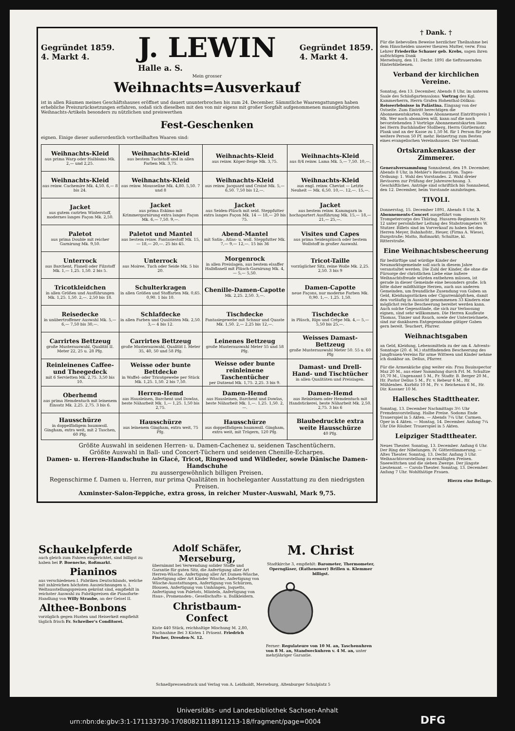Gegründet 1859.
4. Markt 4.
J. LEWIN
Halle a. S. Gegründet 1859.
4. Markt 4.
Mein grosser
Weihnachts=Ausverkauf
ist in allen Räumen meines Geschäftshauses eröffnet und dauert ununterbrochen bis zum 24. December. Sämmtliche Waarengattungen haben erhebliche Preiszurücksetzungen erfahren, sodaß sich dieselben mit den von mir eigens mit großer Sorgfalt aufgenommenen mannigfaltigsten Weihnachts-Artikeln besonders zu nützlichen und preiswerthen
Fest-Geschenken
eignen. Einige dieser außerordentlich vortheilhaften Waaren sind:
| Weihnachts-Kleid aus prima Warp oder Halblama Mk. 2,— und 2,25. | Weihnachts-Kleid aus bestem Tuchstoff und in allen Farben Mk. 3,75. | Weihnachts-Kleid aus reinw. Köper-Beige Mk. 3,75. | Weihnachts-Kleid aus 8/4 reinw. Lama Mk. 5,— 7,50. 10,—. |
| Weihnachts-Kleid aus reinw. Cachemire Mk. 4,50. 6,— 8 bis 24. | Weihnachts-Kleid aus reinw. Mousseline Mk. 4,80. 5,50. 7 und 8 | Weihnachts-Kleid aus reinw. Jacquard und Croisé Mk. 5,— 6,50. 7,50 bis 12,—. | Weihnachts-Kleid aus engl. reinw. Cheviot — Letzte Neuheit — Mk. 6,50. 10,—. 12,—. 15,—. |
| Jacket aus gutem carirten Winterstoff, modernes langes Façon Mk. 2,50. | Jacket aus prima Eskimo mit Krimmergarnirung extra langes Façon Mk. 6,— 7,50. 9,—. | Jacket aus Seiden-Plüsch mit seid. Steppfutter extra langes Façon Mk. 14 — 18,— 20 bis 75. | Jacket aus bestem reinw. Kammgarn in hochapartert Ausführung Mk. 15,— 18,— 21,— 25,—. |
| Paletot aus prima Double mit reicher Garnirung Mk. 9,50. | Paletot und Mantel aus bestem reinw. Fantasiestoff Mk. 15,— 18,— 20,—. 25 bis 45. | Abend-Mantel mit Satin-, Atlas- u. woll. Steppfutter Mk. 7,— 9,— 12,—. 15 bis 36 | Visites und Capes aus prima Seidenplüsch oder bestem Wollstoff in großer Auswahl. |
| Unterrock aus Barchent, Flanell oder Filzstoff Mk. 1,— 1,25. 1,50. 2 bis 5. | Unterrock aus Moiree, Tuch oder Seide Mk. 5 bis 20. | Morgenrock in allen Preislagen, aus bestem elsaffer Halbflanell mit Plüsch-Garnirung Mk. 4,— 5,— 5,50. | Tricot-Taille vorzüglicher Sitz, reine Wolle Mk. 2,25. 2,50. 3 bis 9 |
| Tricotkleidchen in allen Größen und Ausführungen Mk. 1,25. 1,50. 2,—. 2,50 bis 18. | Schulterkragen in allen Größen und Stoffarten Mk. 0,65. 0,90. 1 bis 10. | Chenille-Damen-Capotte Mk. 2,25. 2,50. 3,—. | Damen-Capotte neue Façons, nur moderne Farben Mk. 0,90. 1,—. 1,25. 1,50. |
| Reisedecke in unübertroffener Auswahl Mk. 5,— 6,— 7,50 bis 30,—. | Schlafdecke in allen Farben und Qualitäten Mk. 2,50. 3,— 4 bis 12. | Tischdecke Fantasiegewebe mit Schnur und Quaste Mk. 1,50. 2,— 2,25 bis 12,—. | Tischdecke in Plüsch, Rips und Crêpe Mk. 4,— 5,— 5,50 bis 25,—. |
| Carrirtes Bettzeug große Musterauswahl, Qualität II. Meter 22, 25 u. 28 Pfg. | Carrirtes Bettzeug große Musterauswahl, Qualität I. Meter 35, 40, 50 und 58 Pfg. | Leinenes Bettzeug große Musterauswahl Meter 55 und 58 Pfg. | Weisses Damast-Bettzeug große Musterauswahl Meter 50. 55 u. 60 Pfg |
| Reinleinenes Caffee- und Theegedeck mit 6 Servietten Mk. 2,75. 3,50 bis 10. | Weisse oder bunte Bettdecke in Waffel- oder Tricotgewebe per Stück Mk. 1,25. 1,50. 2 bis 7,50. | Weisse oder bunte reinleinene Taschentücher per Dutzend Mk. 1,75. 2,25. 3 bis 9. | Damast- und Drell- Hand- und Tischtücher in allen Qualitäten und Preislagen. |
| Oberhemd aus prima Hemdentuch mit leinenem Einsatz Mk. 2,25. 2,75. 3 bis 6. | Herren-Hemd aus Hausleinen, Barchent und Dowlas, beste Näharbeit Mk. 1,— 1,25. 1,50 bis 2,75. | Damen-Hemd aus Hausleinen, Barchent und Dowlas, beste Näharbeit Mk. 1,—. 1,25. 1,50. 2,—. | Damen-Hemd aus Reinleinen oder Hemdentuch mit Handstickerei, beste Näharbeit Mk. 2,50. 2,75. 3 bis 6 |
| Hausschürze in doppelfädigem baumwoll. Gingham, extra weit, mit 2 Taschen, 60 Pfg. | Hausschürze aus leinenem Gingham, extra weit, 75 Pfg. | Hausschürze aus doppelfädigem baumwoll. Gingham, extra weit, mit Trägern, 120 Pfg. | Blaubedruckte extra weite Hausschürze 40 Pfg. |
Größte Auswahl in seidenen Herren- u. Damen-Cachenez u. seidenen Taschentüchern.
Größte Auswahl in Ball- und Concert-Tüchern und seidenen Chenille-Echarpes.
Damen- u. Herren-Handschuhe in Glacé, Tricot, Ringwood und Wildleder, sowie Dänische Damen-Handschuhe
zu aussergewöhnlich billigen Preisen.
Regenschirme f. Damen u. Herren, nur prima Qualitäten in hocheleganter Ausstattung zu den niedrigsten Preisen.
Axminster-Salon-Teppiche, extra gross, in reicher Muster-Auswahl, Mark 9,75.
† Dank. †
Für die liebevollen Beweise herzlicher Theilnahme bei dem Hinscheiden unserer theuren Mutter, verw. Frau Lehrer Friederike Schauer geb. Krebs, sagen ihren aufrichtigen Dank
Merseburg, den 11. Decbr. 1891 die tieftrauernden Hinterbliebenen.
Verband der kirchlichen Vereine.
Sonntag, den 13. December, Abends 8 Uhr, im unteren Saale des Schloßgartensalons: Vortrag des Kgl. Kammerherrn, Herrn Grafen Hohenthal-Dölkau: Reiseerlebnisse in Palästina. Eingang von der Ostseite. Zum Eintritt berechtigen die Abonnementskarten. Ohne Abonnement Eintrittspreis 1 Mk. Wer noch abonniren will, kann auf die noch bevorstehenden 3 Vorträge Abonnementskarten lösen bei Herrn Buchhändler Stollberg, Herrn Gürtlermstr. Plank und an der Kasse zu 1,50 M. für 1 Person für jede weitere Person 50 Pf. mehr. Reinertrag zum Besten eines evangelischen Vereinshauses. Der Vorstand.
Ortskrankenkasse der Zimmerer.
Generalversammlung Sonnabend, den 19. December, Abends 8 Uhr, in Mehler's Restauration. Tages-Ordnung: 1. Wahl des Vorstandes. 2. Wahl dreier Revisoren zur Prüfung der Jahresrechnung. 3. Geschäftliches. Anträge sind schriftlich bis Sonnabend, den 12. December, beim Vorstande anzubringen.
TIVOLI.
Donnerstag, 15. December 1891, Abends 8 Uhr, 3. Abonnements-Concert ausgeführt vom Trompetercorps des Thüring. Husaren-Regiments Nr. 12 unter persönlicher Leitung des Stabstrompeters W. Stutzer. Billets sind im Vorverkauf zu haben bei den Herren Meyer, Bahnhofstr., Heuer, (Firma A. Wiese), Burgstraße; Matto, Roßmarkt; Schultze, kl. Ritterstraße.
Eine Weihnachtsbescheerung
für bedürftige und würdige Kinder der Neumarktsgemeinde soll auch in diesem Jahre veranstaltet werden. Die Zahl der Kinder, die ohne die Fürsorge der christlichen Liebe eine äußere Weihnachtsfreude würden entbehren müssen, ist gerade in dieser Gemeinde eine besonders große. Ich bitte daher mildthätige Herzen, auch aus anderen Gemeinden, um freundliche Zusendung von Gaben an Geld, Kleidungsstücken oder Cigarrenköpfchen, damit den vorläufig in Aussicht genommenen 33 Kindern eine möglichst reiche Bescheerung bereitet werden kann. Auch solche Gegenstände, die sich zur Verloosung eignen, sind sehr willkommen. Die Herren Kaufleute Thomas, Tänzer und Rauch, sowie der Unterzeichnete, sind zur dankbaren Entgegennahme gütiger Gaben gern bereit. Teuchert, Pfarrer.
Weihnachtsgaben
an Geld, Kleidung, Lebensmitteln zu der am 4. Advents-Sonntage (20. d. M.) stattfindenden Bescheerung des Jungfrauen-Vereins für arme Wittwen und Kinder nehme ich dankbar an. Delius, Pfarrer.
Für die Armenküche ging weiter ein: Frau Bauinspector Maz 20 M., aus einer Sammlung durch Frl. M. Schultze 10,70 M., Ungenannt 5 M., Fr. Stadtr. B. Berger 20 M., Hr. Pastor Delius 5 M., Fr. v. Rebeur 6 M., Hr. Mühlenbes. Kurbitz 10 M., Fr. v. Reichenau 6 M., Hr. Dir. Kassner 10 M.
Hallesches Stadttheater.
Sonntag, 13. December Nachmittags 3½ Uhr Fremdenvorstellung. Halbe Preise. Sodoms Ende Trauerspiel in 5 Akten. — Abends 7¼ Uhr. Carmen. Oper in 4 Akten. — Montag, 14. December. Anfang 7¼ Uhr Die Räuber. Trauerspiel in 5 Akten.
Leipziger Stadttheater.
Neues Theater. Sonntag, 13. December. Anfang 6 Uhr. Der Ring der Nibelungen. IV. Götterdämmerung. — Altes Theater. Sonntag, 13. Decbr. Anfang 3 Uhr. Weihnachtsvorstellung zu ermäßigten Preisen. Sneewittchen und die sieben Zwerge. Der jüngste Lieutenant. — Carola-Theater. Sonntag, 13. December. Anfang 7 Uhr. Wohlthätige Frauen.
Hierzu eine Beilage.
Schaukelpferde
auch gleich zum Fahren eingerichtet, sind billigst zu haben bei P. Boenecke, Roßmarkt.
Pianinos
aus verschiedenen I. Fabriken Deutschlands, welche mit zahlreichen höchsten Auszeichnungen u. I. Weltausstellungspreisen gekrönt sind, empfiehlt in reichster Auswahl zu Fabrikpreisen die Pianoforte-Handlung von Willy Straube, an der Geisel II.
Althee-Bonbons
vorzüglich gegen Husten und Heiserkeit empfiehlt täglich frisch Fr. Schreiber's Conditorei.
Adolf Schäfer, Merseburg,
übernimmt bei Verwendung solider Stoffe und Garantie für guten Sitz, die Anfertigung aller Art Herren-Wäsche, Anfertigung aller Art Damen-Wäsche, Anfertigung aller Art Kinder Wäsche, Anfertigung von Wäsche-Ausstattungen, Anfertigung von Schürzen, Blousen, Anfertigung von Umhängen, Jaquetts, Anfertigung von Paletots, Mänteln, Anfertigung von Haus-, Promenaden-, Gesellschafts- u. Ballkleidern.
Christbaum-Confect
Kiste 440 Stück, reichhaltige Mischung M. 2,80, Nachnahme Bei 3 Kisten 1 Präsent. Friedrich Fischer, Dresden-N. 12.
M. Christ
Stadtkirche 3, empfiehlt: Barometer, Thermometer, Operngläser, (Rathenower) Brillen u. Klemmer billigst.
Ferner: Regulateure von 10 M. an, Taschenuhren von 8 M. an, Standweckuhren v. 4 M. an, unter mehrjähriger Garantie.
Schnellpressendruck und Verlag von A. Leidholdt, Merseburg, Altenburger Schulplatz 5
Universitäts- und Landesbibliothek Sachsen-Anhalt
urn:nbn:de:gbv:3:1-171133730-17080821118911213-18/fragment/page=0004 DFG